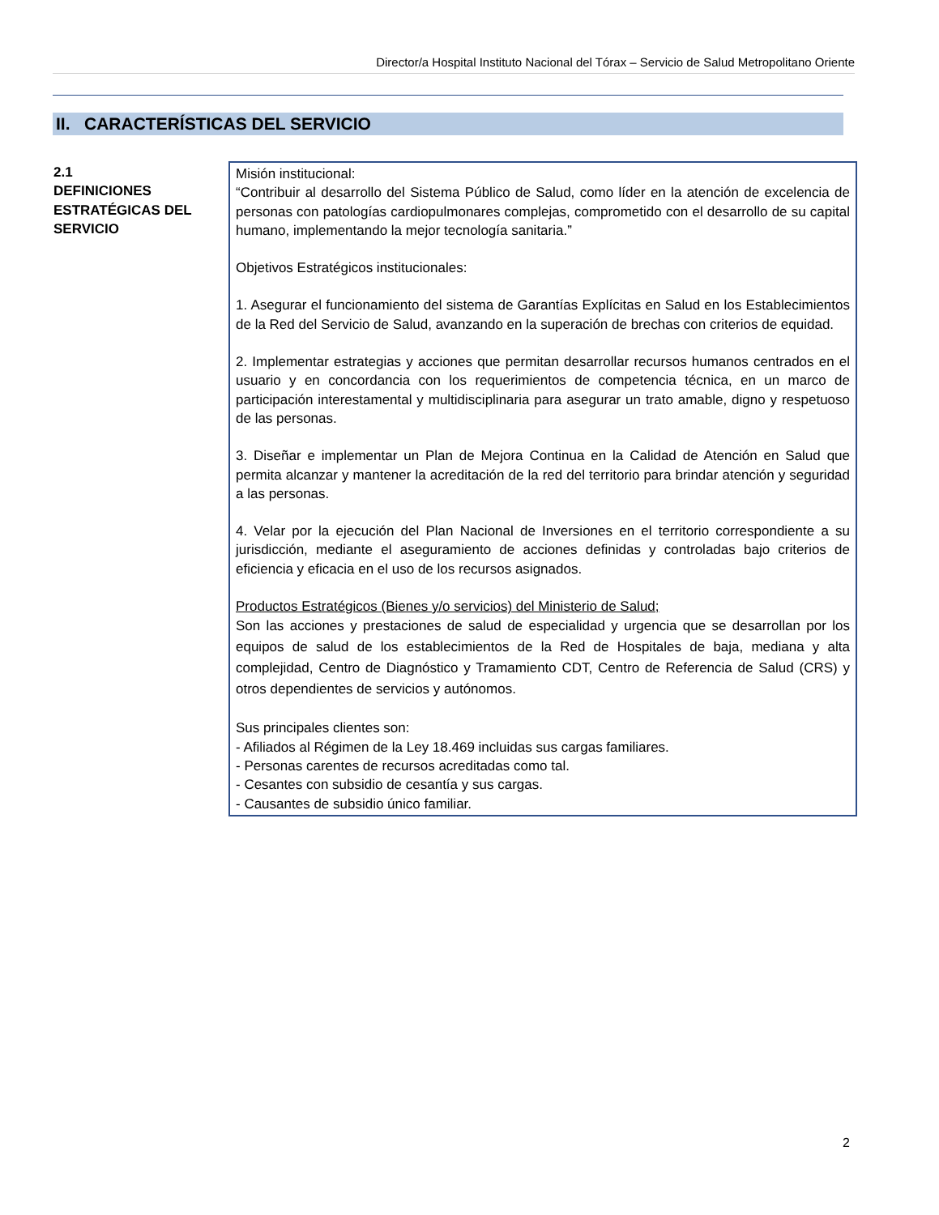Director/a Hospital Instituto Nacional del Tórax – Servicio de Salud Metropolitano Oriente
II. CARACTERÍSTICAS DEL SERVICIO
| 2.1 DEFINICIONES ESTRATÉGICAS DEL SERVICIO | Misión institucional: “Contribuir al desarrollo del Sistema Público de Salud, como líder en la atención de excelencia de personas con patologías cardiopulmonares complejas, comprometido con el desarrollo de su capital humano, implementando la mejor tecnología sanitaria.” Objetivos Estratégicos institucionales: 1. Asegurar el funcionamiento del sistema de Garantías Explícitas en Salud en los Establecimientos de la Red del Servicio de Salud, avanzando en la superación de brechas con criterios de equidad. 2. Implementar estrategias y acciones que permitan desarrollar recursos humanos centrados en el usuario y en concordancia con los requerimientos de competencia técnica, en un marco de participación interestamental y multidisciplinaria para asegurar un trato amable, digno y respetuoso de las personas. 3. Diseñar e implementar un Plan de Mejora Continua en la Calidad de Atención en Salud que permita alcanzar y mantener la acreditación de la red del territorio para brindar atención y seguridad a las personas. 4. Velar por la ejecución del Plan Nacional de Inversiones en el territorio correspondiente a su jurisdicción, mediante el aseguramiento de acciones definidas y controladas bajo criterios de eficiencia y eficacia en el uso de los recursos asignados. Productos Estratégicos (Bienes y/o servicios) del Ministerio de Salud; Son las acciones y prestaciones de salud de especialidad y urgencia que se desarrollan por los equipos de salud de los establecimientos de la Red de Hospitales de baja, mediana y alta complejidad, Centro de Diagnóstico y Tramamiento CDT, Centro de Referencia de Salud (CRS) y otros dependientes de servicios y autónomos. Sus principales clientes son: - Afiliados al Régimen de la Ley 18.469 incluidas sus cargas familiares. - Personas carentes de recursos acreditadas como tal. - Cesantes con subsidio de cesantía y sus cargas. - Causantes de subsidio único familiar. |
2